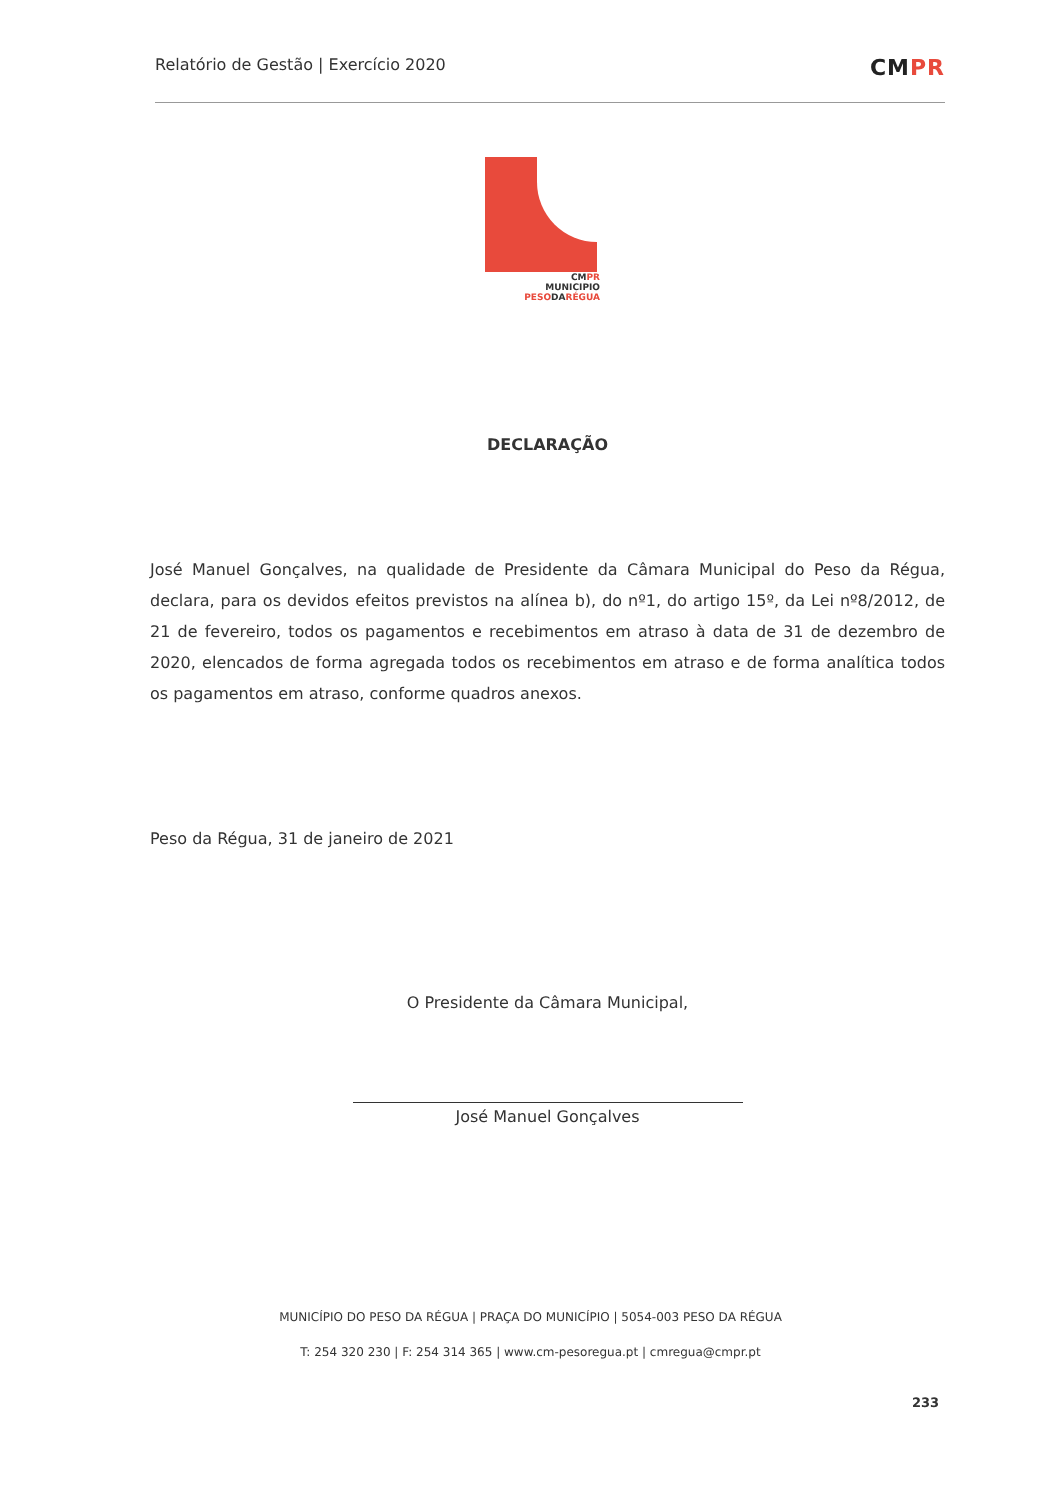Relatório de Gestão | Exercício 2020
CMPR
CMPR
MUNICIPIO
PESODARÉGUA
DECLARAÇÃO
José Manuel Gonçalves, na qualidade de Presidente da Câmara Municipal do Peso da Régua, declara, para os devidos efeitos previstos na alínea b), do nº1, do artigo 15º, da Lei nº8/2012, de 21 de fevereiro, todos os pagamentos e recebimentos em atraso à data de 31 de dezembro de 2020, elencados de forma agregada todos os recebimentos em atraso e de forma analítica todos os pagamentos em atraso, conforme quadros anexos.
Peso da Régua, 31 de janeiro de 2021
O Presidente da Câmara Municipal,
José Manuel Gonçalves
MUNICÍPIO DO PESO DA RÉGUA | PRAÇA DO MUNICÍPIO | 5054-003 PESO DA RÉGUA
T: 254 320 230 | F: 254 314 365 | www.cm-pesoregua.pt | cmregua@cmpr.pt
233